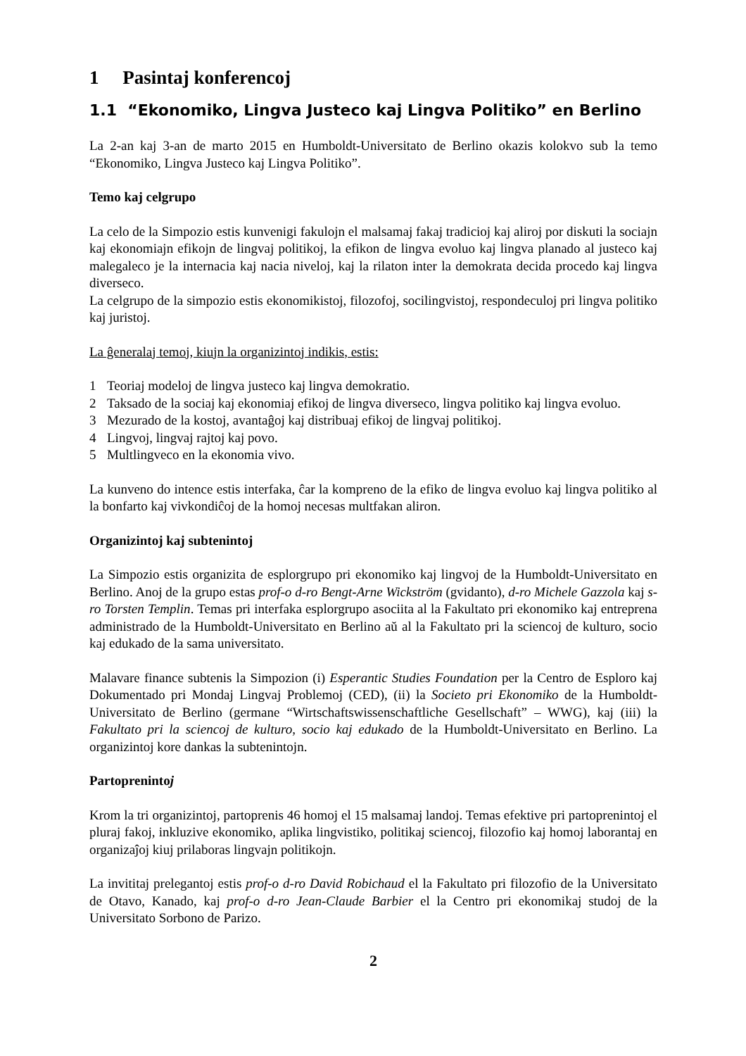1 Pasintaj konferencoj
1.1 “Ekonomiko, Lingva Justeco kaj Lingva Politiko” en Berlino
La 2-an kaj 3-an de marto 2015 en Humboldt-Universitato de Berlino okazis kolokvo sub la temo “Ekonomiko, Lingva Justeco kaj Lingva Politiko”.
Temo kaj celgrupo
La celo de la Simpozio estis kunvenigi fakulojn el malsamaj fakaj tradicioj kaj aliroj por diskuti la sociajn kaj ekonomiajn efikojn de lingvaj politikoj, la efikon de lingva evoluo kaj lingva planado al justeco kaj malegaleco je la internacia kaj nacia niveloj, kaj la rilaton inter la demokrata decida procedo kaj lingva diverseco.
La celgrupo de la simpozio estis ekonomikistoj, filozofoj, socilingvistoj, respondeculoj pri lingva politiko kaj juristoj.
La ĝeneralaj temoj, kiujn la organizintoj indikis, estis:
1 Teoriaj modeloj de lingva justeco kaj lingva demokratio.
2 Taksado de la sociaj kaj ekonomiaj efikoj de lingva diverseco, lingva politiko kaj lingva evoluo.
3 Mezurado de la kostoj, avantaĝoj kaj distribuaj efikoj de lingvaj politikoj.
4 Lingvoj, lingvaj rajtoj kaj povo.
5 Multlingveco en la ekonomia vivo.
La kunveno do intence estis interfaka, ĉar la kompreno de la efiko de lingva evoluo kaj lingva politiko al la bonfarto kaj vivkondiĉoj de la homoj necesas multfakan aliron.
Organizintoj kaj subtenintoj
La Simpozio estis organizita de esplorgrupo pri ekonomiko kaj lingvoj de la Humboldt-Universitato en Berlino. Anoj de la grupo estas prof-o d-ro Bengt-Arne Wickström (gvidanto), d-ro Michele Gazzola kaj s-ro Torsten Templin. Temas pri interfaka esplorgrupo asociita al la Fakultato pri ekonomiko kaj entreprena administrado de la Humboldt-Universitato en Berlino aŭ al la Fakultato pri la sciencoj de kulturo, socio kaj edukado de la sama universitato.
Malavare finance subtenis la Simpozion (i) Esperantic Studies Foundation per la Centro de Esploro kaj Dokumentado pri Mondaj Lingvaj Problemoj (CED), (ii) la Societo pri Ekonomiko de la Humboldt-Universitato de Berlino (germane “Wirtschaftswissenschaftliche Gesellschaft” – WWG), kaj (iii) la Fakultato pri la sciencoj de kulturo, socio kaj edukado de la Humboldt-Universitato en Berlino. La organizintoj kore dankas la subtenintojn.
Partoprenintoj
Krom la tri organizintoj, partoprenis 46 homoj el 15 malsamaj landoj. Temas efektive pri partoprenintoj el pluraj fakoj, inkluzive ekonomiko, aplika lingvistiko, politikaj sciencoj, filozofio kaj homoj laborantaj en organizaĵoj kiuj prilaboras lingvajn politikojn.
La invititaj prelegantoj estis prof-o d-ro David Robichaud el la Fakultato pri filozofio de la Universitato de Otavo, Kanado, kaj prof-o d-ro Jean-Claude Barbier el la Centro pri ekonomikaj studoj de la Universitato Sorbono de Parizo.
2